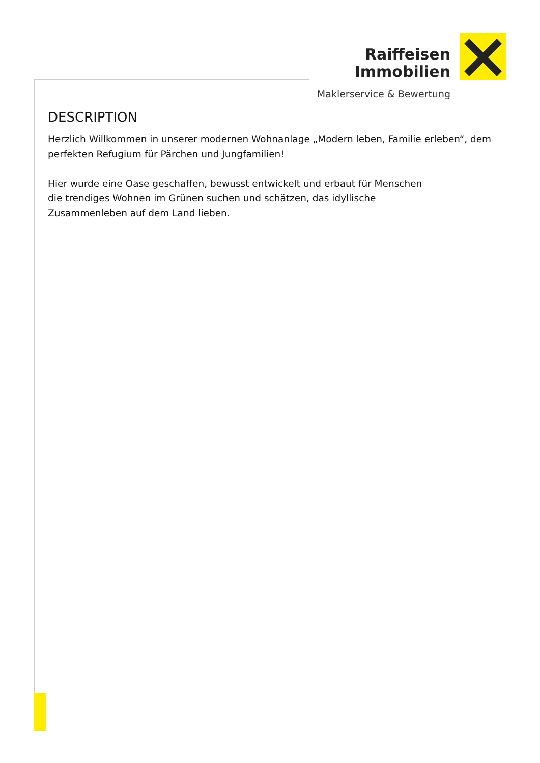Raiffeisen
Immobilien
Maklerservice & Bewertung
DESCRIPTION
Herzlich Willkommen in unserer modernen Wohnanlage „Modern leben, Familie erleben“, dem perfekten Refugium für Pärchen und Jungfamilien!
Hier wurde eine Oase geschaffen, bewusst entwickelt und erbaut für Menschen
die trendiges Wohnen im Grünen suchen und schätzen, das idyllische
Zusammenleben auf dem Land lieben.